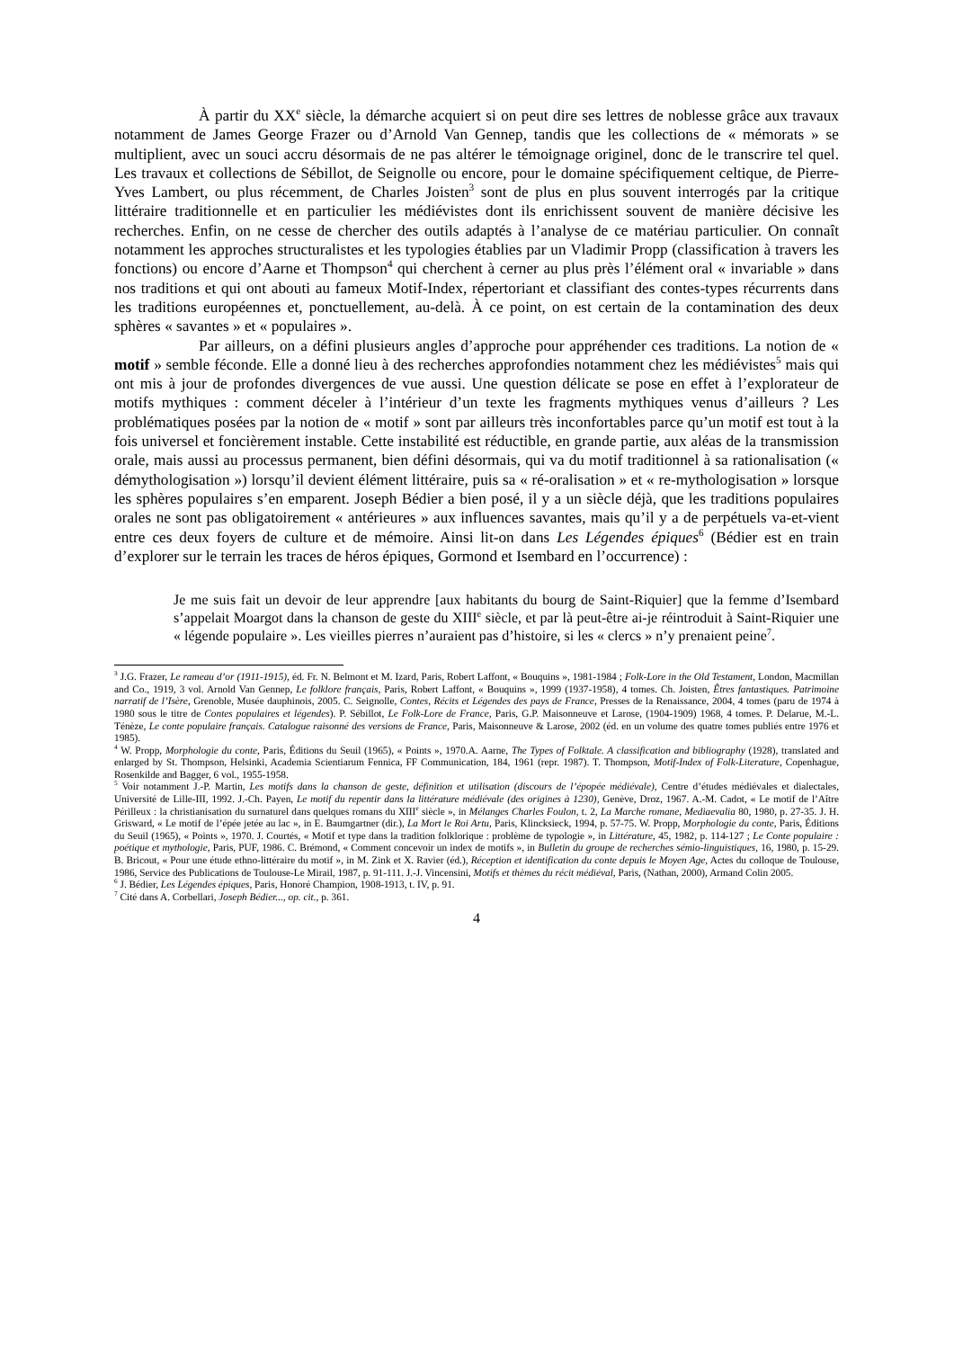À partir du XX<sup>e</sup> siècle, la démarche acquiert si on peut dire ses lettres de noblesse grâce aux travaux notamment de James George Frazer ou d’Arnold Van Gennep, tandis que les collections de « mémorats » se multiplient, avec un souci accru désormais de ne pas altérer le témoignage originel, donc de le transcrire tel quel. Les travaux et collections de Sébillot, de Seignolle ou encore, pour le domaine spécifiquement celtique, de Pierre-Yves Lambert, ou plus récemment, de Charles Joisten<sup>3</sup> sont de plus en plus souvent interrogés par la critique littéraire traditionnelle et en particulier les médiévistes dont ils enrichissent souvent de manière décisive les recherches. Enfin, on ne cesse de chercher des outils adaptés à l’analyse de ce matériau particulier. On connaît notamment les approches structuralistes et les typologies établies par un Vladimir Propp (classification à travers les fonctions) ou encore d’Aarne et Thompson<sup>4</sup> qui cherchent à cerner au plus près l’élément oral « invariable » dans nos traditions et qui ont abouti au fameux Motif-Index, répertoriant et classifiant des contes-types récurrents dans les traditions européennes et, ponctuellement, au-delà. À ce point, on est certain de la contamination des deux sphères « savantes » et « populaires ».
Par ailleurs, on a défini plusieurs angles d’approche pour appréhender ces traditions. La notion de « motif » semble féconde. Elle a donné lieu à des recherches approfondies notamment chez les médiévistes<sup>5</sup> mais qui ont mis à jour de profondes divergences de vue aussi. Une question délicate se pose en effet à l’explorateur de motifs mythiques : comment déceler à l’intérieur d’un texte les fragments mythiques venus d’ailleurs ? Les problématiques posées par la notion de « motif » sont par ailleurs très inconfortables parce qu’un motif est tout à la fois universel et foncièrement instable. Cette instabilité est réductible, en grande partie, aux aléas de la transmission orale, mais aussi au processus permanent, bien défini désormais, qui va du motif traditionnel à sa rationalisation (« démythologisation ») lorsqu’il devient élément littéraire, puis sa « ré-oralisation » et « re-mythologisation » lorsque les sphères populaires s’en emparent. Joseph Bédier a bien posé, il y a un siècle déjà, que les traditions populaires orales ne sont pas obligatoirement « antérieures » aux influences savantes, mais qu’il y a de perpétuels va-et-vient entre ces deux foyers de culture et de mémoire. Ainsi lit-on dans Les Légendes épiques<sup>6</sup> (Bédier est en train d’explorer sur le terrain les traces de héros épiques, Gormond et Isembard en l’occurrence) :
Je me suis fait un devoir de leur apprendre [aux habitants du bourg de Saint-Riquier] que la femme d’Isembard s’appelait Moargot dans la chanson de geste du XIII<sup>e</sup> siècle, et par là peut-être ai-je réintroduit à Saint-Riquier une « légende populaire ». Les vieilles pierres n’auraient pas d’histoire, si les « clercs » n’y prenaient peine<sup>7</sup>.
<sup>3</sup> J.G. Frazer, Le rameau d’or (1911-1915), éd. Fr. N. Belmont et M. Izard, Paris, Robert Laffont, « Bouquins », 1981-1984 ; Folk-Lore in the Old Testament, London, Macmillan and Co., 1919, 3 vol. Arnold Van Gennep, Le folklore français, Paris, Robert Laffont, « Bouquins », 1999 (1937-1958), 4 tomes. Ch. Joisten, Êtres fantastiques. Patrimoine narratif de l’Isère, Grenoble, Musée dauphinois, 2005. C. Seignolle, Contes, Récits et Légendes des pays de France, Presses de la Renaissance, 2004, 4 tomes (paru de 1974 à 1980 sous le titre de Contes populaires et légendes). P. Sébillot, Le Folk-Lore de France, Paris, G.P. Maisonneuve et Larose, (1904-1909) 1968, 4 tomes. P. Delarue, M.-L. Ténèze, Le conte populaire français. Catalogue raisonné des versions de France, Paris, Maisonneuve & Larose, 2002 (éd. en un volume des quatre tomes publiés entre 1976 et 1985).
<sup>4</sup> W. Propp, Morphologie du conte, Paris, Éditions du Seuil (1965), « Points », 1970.A. Aarne, The Types of Folktale. A classification and bibliography (1928), translated and enlarged by St. Thompson, Helsinki, Academia Scientiarum Fennica, FF Communication, 184, 1961 (repr. 1987). T. Thompson, Motif-Index of Folk-Literature, Copenhague, Rosenkilde and Bagger, 6 vol., 1955-1958.
<sup>5</sup> Voir notamment J.-P. Martin, Les motifs dans la chanson de geste, définition et utilisation (discours de l’épopée médiévale), Centre d’études médiévales et dialectales, Université de Lille-III, 1992. J.-Ch. Payen, Le motif du repentir dans la littérature médiévale (des origines à 1230), Genève, Droz, 1967. A.-M. Cadot, « Le motif de l’Aître Périlleux : la christianisation du surnaturel dans quelques romans du XIII<sup>e</sup> siècle », in Mélanges Charles Foulon, t. 2, La Marche romane, Mediaevalia 80, 1980, p. 27-35. J. H. Grisward, « Le motif de l’épée jetée au lac », in E. Baumgartner (dir.), La Mort le Roi Artu, Paris, Klincksieck, 1994, p. 57-75. W. Propp, Morphologie du conte, Paris, Éditions du Seuil (1965), « Points », 1970. J. Courtés, « Motif et type dans la tradition folklorique : problème de typologie », in Littérature, 45, 1982, p. 114-127 ; Le Conte populaire : poétique et mythologie, Paris, PUF, 1986. C. Brémond, « Comment concevoir un index de motifs », in Bulletin du groupe de recherches sémio-linguistiques, 16, 1980, p. 15-29. B. Bricout, « Pour une étude ethno-littéraire du motif », in M. Zink et X. Ravier (éd.), Réception et identification du conte depuis le Moyen Age, Actes du colloque de Toulouse, 1986, Service des Publications de Toulouse-Le Mirail, 1987, p. 91-111. J.-J. Vincensini, Motifs et thèmes du récit médiéval, Paris, (Nathan, 2000), Armand Colin 2005.
<sup>6</sup> J. Bédier, Les Légendes épiques, Paris, Honoré Champion, 1908-1913, t. IV, p. 91.
<sup>7</sup> Cité dans A. Corbellari, Joseph Bédier..., op. cit., p. 361.
4